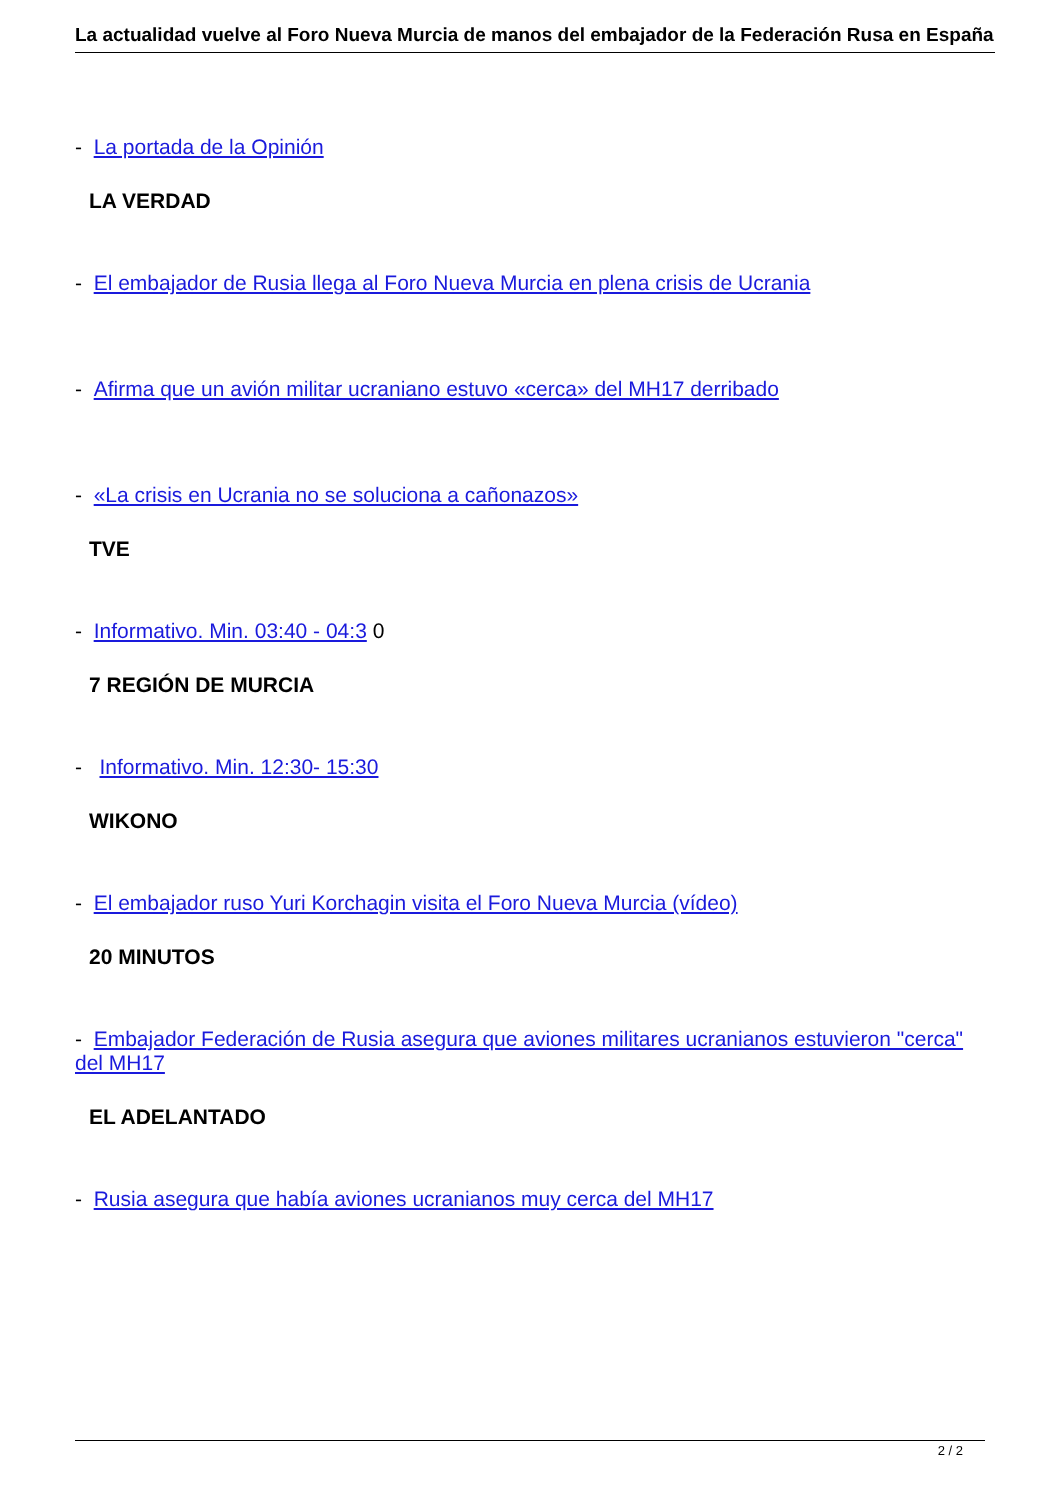La actualidad vuelve al Foro Nueva Murcia de manos del embajador de la Federación Rusa en España
- La portada de la Opinión
LA VERDAD
- El embajador de Rusia llega al Foro Nueva Murcia en plena crisis de Ucrania
- Afirma que un avión militar ucraniano estuvo «cerca» del MH17 derribado
- «La crisis en Ucrania no se soluciona a cañonazos»
TVE
- Informativo. Min. 03:40 - 04:3 0
7 REGIÓN DE MURCIA
- Informativo. Min. 12:30- 15:30
WIKONO
- El embajador ruso Yuri Korchagin visita el Foro Nueva Murcia (vídeo)
20 MINUTOS
- Embajador Federación de Rusia asegura que aviones militares ucranianos estuvieron "cerca" del MH17
EL ADELANTADO
- Rusia asegura que había aviones ucranianos muy cerca del MH17
2 / 2